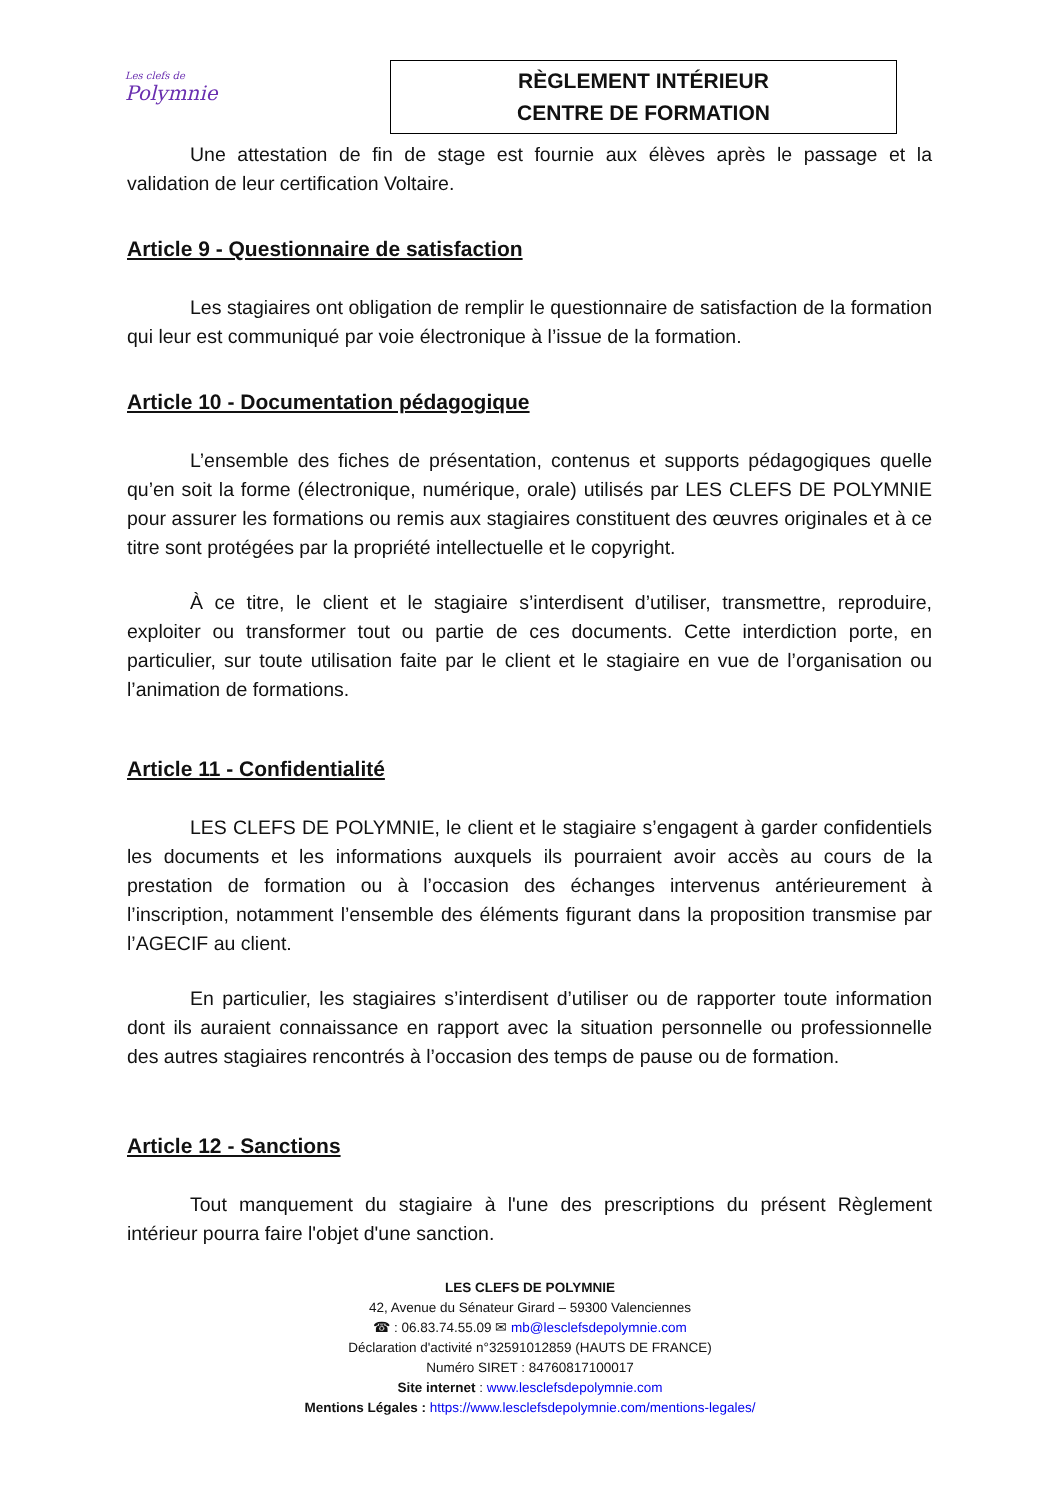Les clefs de
Polymnie
RÈGLEMENT INTÉRIEUR
CENTRE DE FORMATION
Une attestation de fin de stage est fournie aux élèves après le passage et la validation de leur certification Voltaire.
Article 9 - Questionnaire de satisfaction
Les stagiaires ont obligation de remplir le questionnaire de satisfaction de la formation qui leur est communiqué par voie électronique à l’issue de la formation.
Article 10 - Documentation pédagogique
L’ensemble des fiches de présentation, contenus et supports pédagogiques quelle qu’en soit la forme (électronique, numérique, orale) utilisés par LES CLEFS DE POLYMNIE pour assurer les formations ou remis aux stagiaires constituent des œuvres originales et à ce titre sont protégées par la propriété intellectuelle et le copyright.
À ce titre, le client et le stagiaire s’interdisent d’utiliser, transmettre, reproduire, exploiter ou transformer tout ou partie de ces documents. Cette interdiction porte, en particulier, sur toute utilisation faite par le client et le stagiaire en vue de l’organisation ou l’animation de formations.
Article 11 - Confidentialité
LES CLEFS DE POLYMNIE, le client et le stagiaire s’engagent à garder confidentiels les documents et les informations auxquels ils pourraient avoir accès au cours de la prestation de formation ou à l’occasion des échanges intervenus antérieurement à l’inscription, notamment l’ensemble des éléments figurant dans la proposition transmise par l’AGECIF au client.
En particulier, les stagiaires s’interdisent d’utiliser ou de rapporter toute information dont ils auraient connaissance en rapport avec la situation personnelle ou professionnelle des autres stagiaires rencontrés à l’occasion des temps de pause ou de formation.
Article 12 - Sanctions
Tout manquement du stagiaire à l'une des prescriptions du présent Règlement intérieur pourra faire l'objet d'une sanction.
LES CLEFS DE POLYMNIE
42, Avenue du Sénateur Girard – 59300 Valenciennes
☎ : 06.83.74.55.09 ✉ mb@lesclefsdepolymnie.com
Déclaration d'activité n°32591012859 (HAUTS DE FRANCE)
Numéro SIRET : 84760817100017
Site internet : www.lesclefsdepolymnie.com
Mentions Légales : https://www.lesclefsdepolymnie.com/mentions-legales/